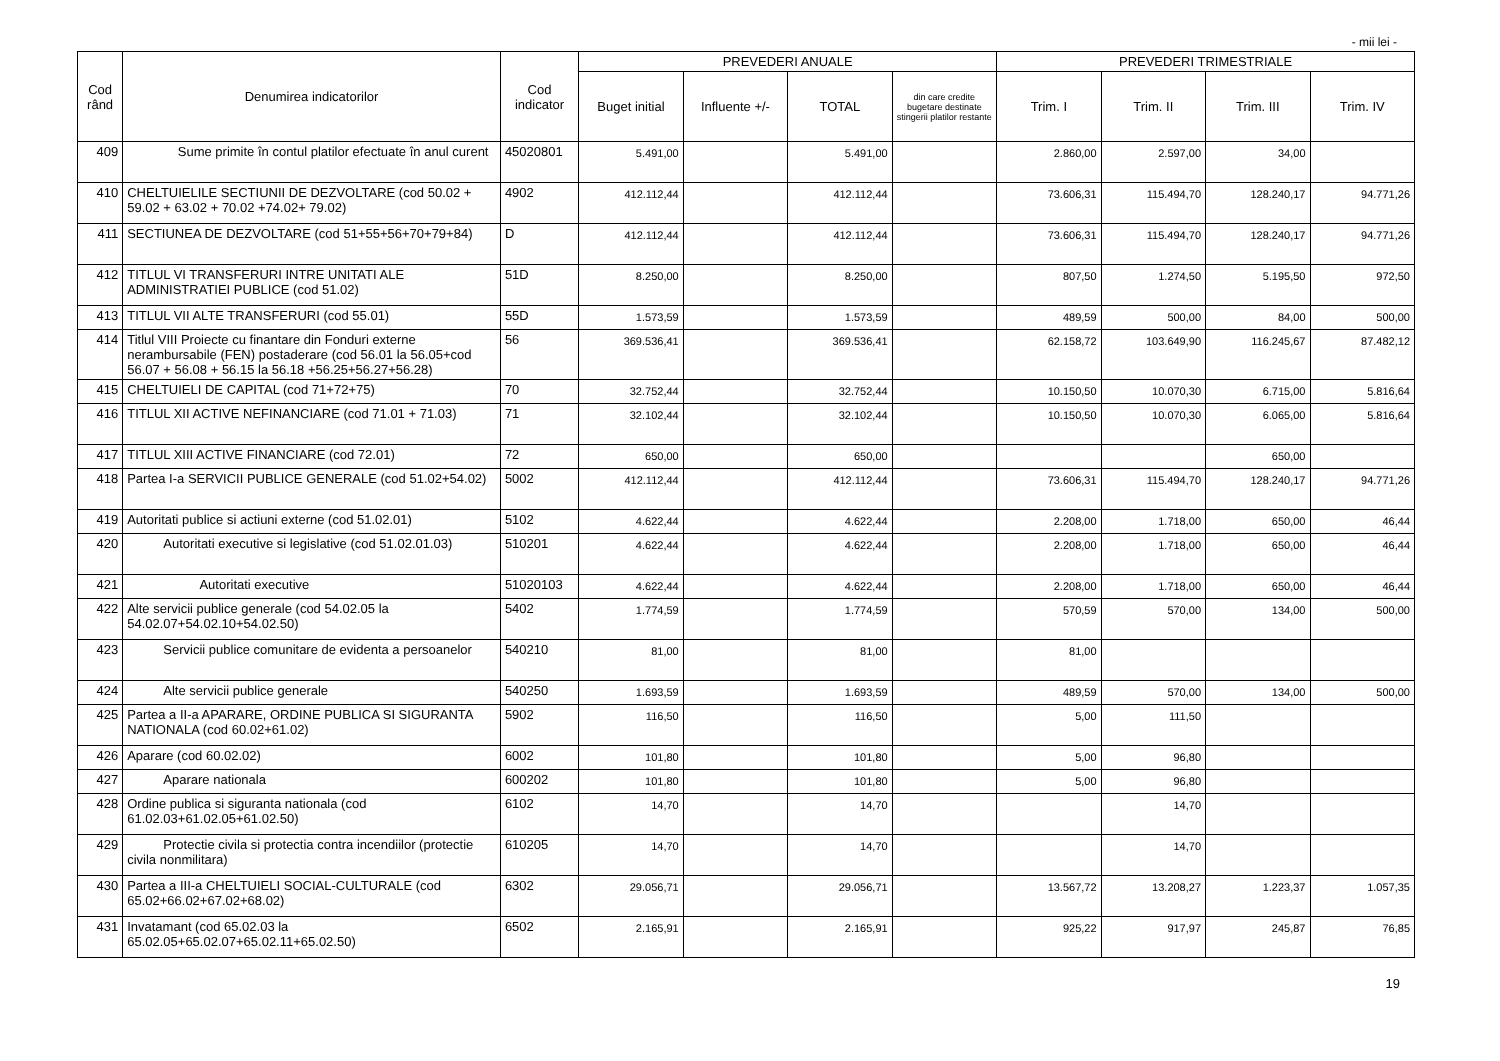- mii lei -
| Cod rând | Denumirea indicatorilor | Cod indicator | PREVEDERI ANUALE | | | | PREVEDERI TRIMESTRIALE | | | |
| --- | --- | --- | --- | --- | --- | --- | --- | --- | --- | --- |
| | | | Buget initial | Influente +/- | TOTAL | din care credite bugetare destinate stingerii platilor restante | Trim. I | Trim. II | Trim. III | Trim. IV |
| 409 | Sume primite în contul platilor efectuate în anul curent | 45020801 | 5.491,00 | | 5.491,00 | | 2.860,00 | 2.597,00 | 34,00 | |
| 410 | CHELTUIELILE SECTIUNII DE DEZVOLTARE (cod 50.02 + 59.02 + 63.02 + 70.02 +74.02+ 79.02) | 4902 | 412.112,44 | | 412.112,44 | | 73.606,31 | 115.494,70 | 128.240,17 | 94.771,26 |
| 411 | SECTIUNEA DE DEZVOLTARE (cod 51+55+56+70+79+84) | D | 412.112,44 | | 412.112,44 | | 73.606,31 | 115.494,70 | 128.240,17 | 94.771,26 |
| 412 | TITLUL VI TRANSFERURI INTRE UNITATI ALE ADMINISTRATIEI PUBLICE (cod 51.02) | 51D | 8.250,00 | | 8.250,00 | | 807,50 | 1.274,50 | 5.195,50 | 972,50 |
| 413 | TITLUL VII ALTE TRANSFERURI (cod 55.01) | 55D | 1.573,59 | | 1.573,59 | | 489,59 | 500,00 | 84,00 | 500,00 |
| 414 | Titlul VIII Proiecte cu finantare din Fonduri externe nerambursabile (FEN) postaderare (cod 56.01 la 56.05+cod 56.07 + 56.08 + 56.15 la 56.18 +56.25+56.27+56.28) | 56 | 369.536,41 | | 369.536,41 | | 62.158,72 | 103.649,90 | 116.245,67 | 87.482,12 |
| 415 | CHELTUIELI DE CAPITAL (cod 71+72+75) | 70 | 32.752,44 | | 32.752,44 | | 10.150,50 | 10.070,30 | 6.715,00 | 5.816,64 |
| 416 | TITLUL XII ACTIVE NEFINANCIARE (cod 71.01 + 71.03) | 71 | 32.102,44 | | 32.102,44 | | 10.150,50 | 10.070,30 | 6.065,00 | 5.816,64 |
| 417 | TITLUL XIII ACTIVE FINANCIARE (cod 72.01) | 72 | 650,00 | | 650,00 | | | | 650,00 | |
| 418 | Partea I-a SERVICII PUBLICE GENERALE (cod 51.02+54.02) | 5002 | 412.112,44 | | 412.112,44 | | 73.606,31 | 115.494,70 | 128.240,17 | 94.771,26 |
| 419 | Autoritati publice si actiuni externe (cod 51.02.01) | 5102 | 4.622,44 | | 4.622,44 | | 2.208,00 | 1.718,00 | 650,00 | 46,44 |
| 420 | Autoritati executive si legislative (cod 51.02.01.03) | 510201 | 4.622,44 | | 4.622,44 | | 2.208,00 | 1.718,00 | 650,00 | 46,44 |
| 421 | Autoritati executive | 51020103 | 4.622,44 | | 4.622,44 | | 2.208,00 | 1.718,00 | 650,00 | 46,44 |
| 422 | Alte servicii publice generale (cod 54.02.05 la 54.02.07+54.02.10+54.02.50) | 5402 | 1.774,59 | | 1.774,59 | | 570,59 | 570,00 | 134,00 | 500,00 |
| 423 | Servicii publice comunitare de evidenta a persoanelor | 540210 | 81,00 | | 81,00 | | 81,00 | | | |
| 424 | Alte servicii publice generale | 540250 | 1.693,59 | | 1.693,59 | | 489,59 | 570,00 | 134,00 | 500,00 |
| 425 | Partea a II-a APARARE, ORDINE PUBLICA SI SIGURANTA NATIONALA (cod 60.02+61.02) | 5902 | 116,50 | | 116,50 | | 5,00 | 111,50 | | |
| 426 | Aparare (cod 60.02.02) | 6002 | 101,80 | | 101,80 | | 5,00 | 96,80 | | |
| 427 | Aparare nationala | 600202 | 101,80 | | 101,80 | | 5,00 | 96,80 | | |
| 428 | Ordine publica si siguranta nationala (cod 61.02.03+61.02.05+61.02.50) | 6102 | 14,70 | | 14,70 | | | 14,70 | | |
| 429 | Protectie civila si protectia contra incendiilor (protectie civila nonmilitara) | 610205 | 14,70 | | 14,70 | | | 14,70 | | |
| 430 | Partea a III-a CHELTUIELI SOCIAL-CULTURALE (cod 65.02+66.02+67.02+68.02) | 6302 | 29.056,71 | | 29.056,71 | | 13.567,72 | 13.208,27 | 1.223,37 | 1.057,35 |
| 431 | Invatamant (cod 65.02.03 la 65.02.05+65.02.07+65.02.11+65.02.50) | 6502 | 2.165,91 | | 2.165,91 | | 925,22 | 917,97 | 245,87 | 76,85 |
19